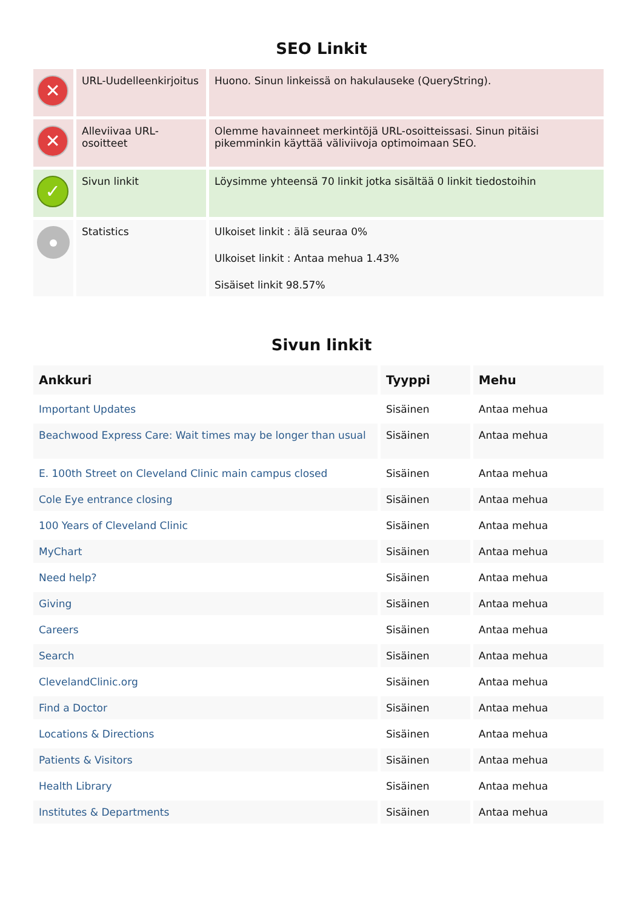SEO Linkit
| ✕ | URL-Uudelleenkirjoitus | Huono. Sinun linkeissä on hakulauseke (QueryString). |
| ✕ | Alleviivaa URL-osoitteet | Olemme havainneet merkintöjä URL-osoitteissasi. Sinun pitäisi pikemminkin käyttää väliviivoja optimoimaan SEO. |
| ✓ | Sivun linkit | Löysimme yhteensä 70 linkit jotka sisältää 0 linkit tiedostoihin |
| | Statistics | Ulkoiset linkit : älä seuraa 0% Ulkoiset linkit : Antaa mehua 1.43% Sisäiset linkit 98.57% |
Sivun linkit
| Ankkuri | Tyyppi | Mehu |
| --- | --- | --- |
| Important Updates | Sisäinen | Antaa mehua |
| Beachwood Express Care: Wait times may be longer than usual | Sisäinen | Antaa mehua |
| E. 100th Street on Cleveland Clinic main campus closed | Sisäinen | Antaa mehua |
| Cole Eye entrance closing | Sisäinen | Antaa mehua |
| 100 Years of Cleveland Clinic | Sisäinen | Antaa mehua |
| MyChart | Sisäinen | Antaa mehua |
| Need help? | Sisäinen | Antaa mehua |
| Giving | Sisäinen | Antaa mehua |
| Careers | Sisäinen | Antaa mehua |
| Search | Sisäinen | Antaa mehua |
| ClevelandClinic.org | Sisäinen | Antaa mehua |
| Find a Doctor | Sisäinen | Antaa mehua |
| Locations & Directions | Sisäinen | Antaa mehua |
| Patients & Visitors | Sisäinen | Antaa mehua |
| Health Library | Sisäinen | Antaa mehua |
| Institutes & Departments | Sisäinen | Antaa mehua |